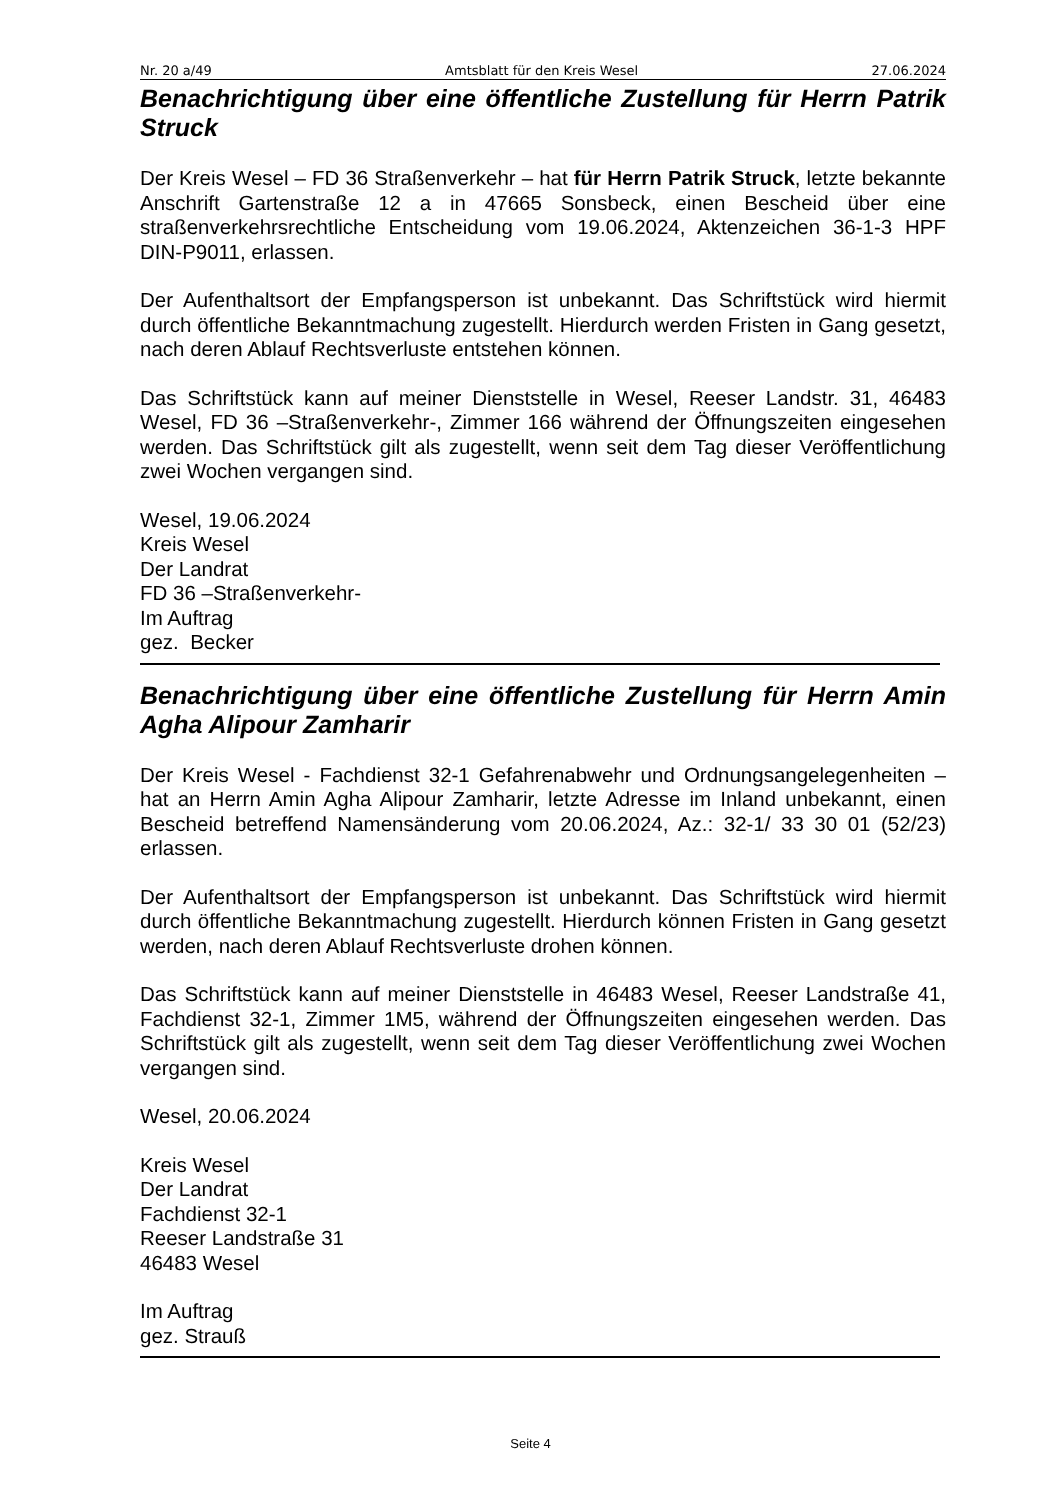Nr. 20 a/49 Amtsblatt für den Kreis Wesel 27.06.2024
Benachrichtigung über eine öffentliche Zustellung für Herrn Patrik Struck
Der Kreis Wesel – FD 36 Straßenverkehr – hat für Herrn Patrik Struck, letzte bekannte Anschrift Gartenstraße 12 a in 47665 Sonsbeck, einen Bescheid über eine straßenverkehrsrechtliche Entscheidung vom 19.06.2024, Aktenzeichen 36-1-3 HPF DIN-P9011, erlassen.
Der Aufenthaltsort der Empfangsperson ist unbekannt. Das Schriftstück wird hiermit durch öffentliche Bekanntmachung zugestellt. Hierdurch werden Fristen in Gang gesetzt, nach deren Ablauf Rechtsverluste entstehen können.
Das Schriftstück kann auf meiner Dienststelle in Wesel, Reeser Landstr. 31, 46483 Wesel, FD 36 –Straßenverkehr-, Zimmer 166 während der Öffnungszeiten eingesehen werden. Das Schriftstück gilt als zugestellt, wenn seit dem Tag dieser Veröffentlichung zwei Wochen vergangen sind.
Wesel, 19.06.2024
Kreis Wesel
Der Landrat
FD 36 –Straßenverkehr-
Im Auftrag
gez. Becker
Benachrichtigung über eine öffentliche Zustellung für Herrn Amin Agha Alipour Zamharir
Der Kreis Wesel - Fachdienst 32-1 Gefahrenabwehr und Ordnungsangelegenheiten – hat an Herrn Amin Agha Alipour Zamharir, letzte Adresse im Inland unbekannt, einen Bescheid betreffend Namensänderung vom 20.06.2024, Az.: 32-1/ 33 30 01 (52/23) erlassen.
Der Aufenthaltsort der Empfangsperson ist unbekannt. Das Schriftstück wird hiermit durch öffentliche Bekanntmachung zugestellt. Hierdurch können Fristen in Gang gesetzt werden, nach deren Ablauf Rechtsverluste drohen können.
Das Schriftstück kann auf meiner Dienststelle in 46483 Wesel, Reeser Landstraße 41, Fachdienst 32-1, Zimmer 1M5, während der Öffnungszeiten eingesehen werden. Das Schriftstück gilt als zugestellt, wenn seit dem Tag dieser Veröffentlichung zwei Wochen vergangen sind.
Wesel, 20.06.2024
Kreis Wesel
Der Landrat
Fachdienst 32-1
Reeser Landstraße 31
46483 Wesel
Im Auftrag
gez. Strauß
Seite 4